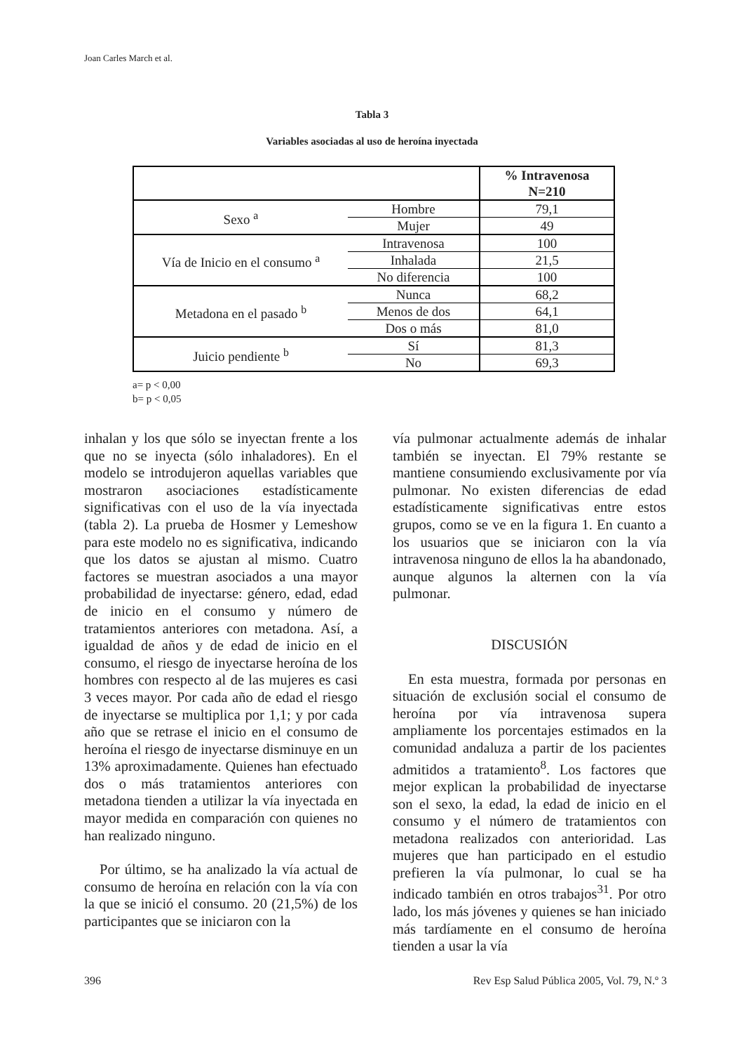Joan Carles March et al.
Tabla 3
Variables asociadas al uso de heroína inyectada
| | | % Intravenosa N=210 |
| --- | --- | --- |
| Sexo <sup>a</sup> | Hombre | 79,1 |
| | Mujer | 49 |
| Vía de Inicio en el consumo <sup>a</sup> | Intravenosa | 100 |
| | Inhalada | 21,5 |
| | No diferencia | 100 |
| Metadona en el pasado <sup>b</sup> | Nunca | 68,2 |
| | Menos de dos | 64,1 |
| | Dos o más | 81,0 |
| Juicio pendiente <sup>b</sup> | Sí | 81,3 |
| | No | 69,3 |
a= p < 0,00
b= p < 0,05
inhalan y los que sólo se inyectan frente a los que no se inyecta (sólo inhaladores). En el modelo se introdujeron aquellas variables que mostraron asociaciones estadísticamente significativas con el uso de la vía inyectada (tabla 2). La prueba de Hosmer y Lemeshow para este modelo no es significativa, indicando que los datos se ajustan al mismo. Cuatro factores se muestran asociados a una mayor probabilidad de inyectarse: género, edad, edad de inicio en el consumo y número de tratamientos anteriores con metadona. Así, a igualdad de años y de edad de inicio en el consumo, el riesgo de inyectarse heroína de los hombres con respecto al de las mujeres es casi 3 veces mayor. Por cada año de edad el riesgo de inyectarse se multiplica por 1,1; y por cada año que se retrase el inicio en el consumo de heroína el riesgo de inyectarse disminuye en un 13% aproximadamente. Quienes han efectuado dos o más tratamientos anteriores con metadona tienden a utilizar la vía inyectada en mayor medida en comparación con quienes no han realizado ninguno.
Por último, se ha analizado la vía actual de consumo de heroína en relación con la vía con la que se inició el consumo. 20 (21,5%) de los participantes que se iniciaron con la
vía pulmonar actualmente además de inhalar también se inyectan. El 79% restante se mantiene consumiendo exclusivamente por vía pulmonar. No existen diferencias de edad estadísticamente significativas entre estos grupos, como se ve en la figura 1. En cuanto a los usuarios que se iniciaron con la vía intravenosa ninguno de ellos la ha abandonado, aunque algunos la alternen con la vía pulmonar.
DISCUSIÓN
En esta muestra, formada por personas en situación de exclusión social el consumo de heroína por vía intravenosa supera ampliamente los porcentajes estimados en la comunidad andaluza a partir de los pacientes admitidos a tratamiento<sup>8</sup>. Los factores que mejor explican la probabilidad de inyectarse son el sexo, la edad, la edad de inicio en el consumo y el número de tratamientos con metadona realizados con anterioridad. Las mujeres que han participado en el estudio prefieren la vía pulmonar, lo cual se ha indicado también en otros trabajos<sup>31</sup>. Por otro lado, los más jóvenes y quienes se han iniciado más tardíamente en el consumo de heroína tienden a usar la vía
396
Rev Esp Salud Pública 2005, Vol. 79, N.º 3